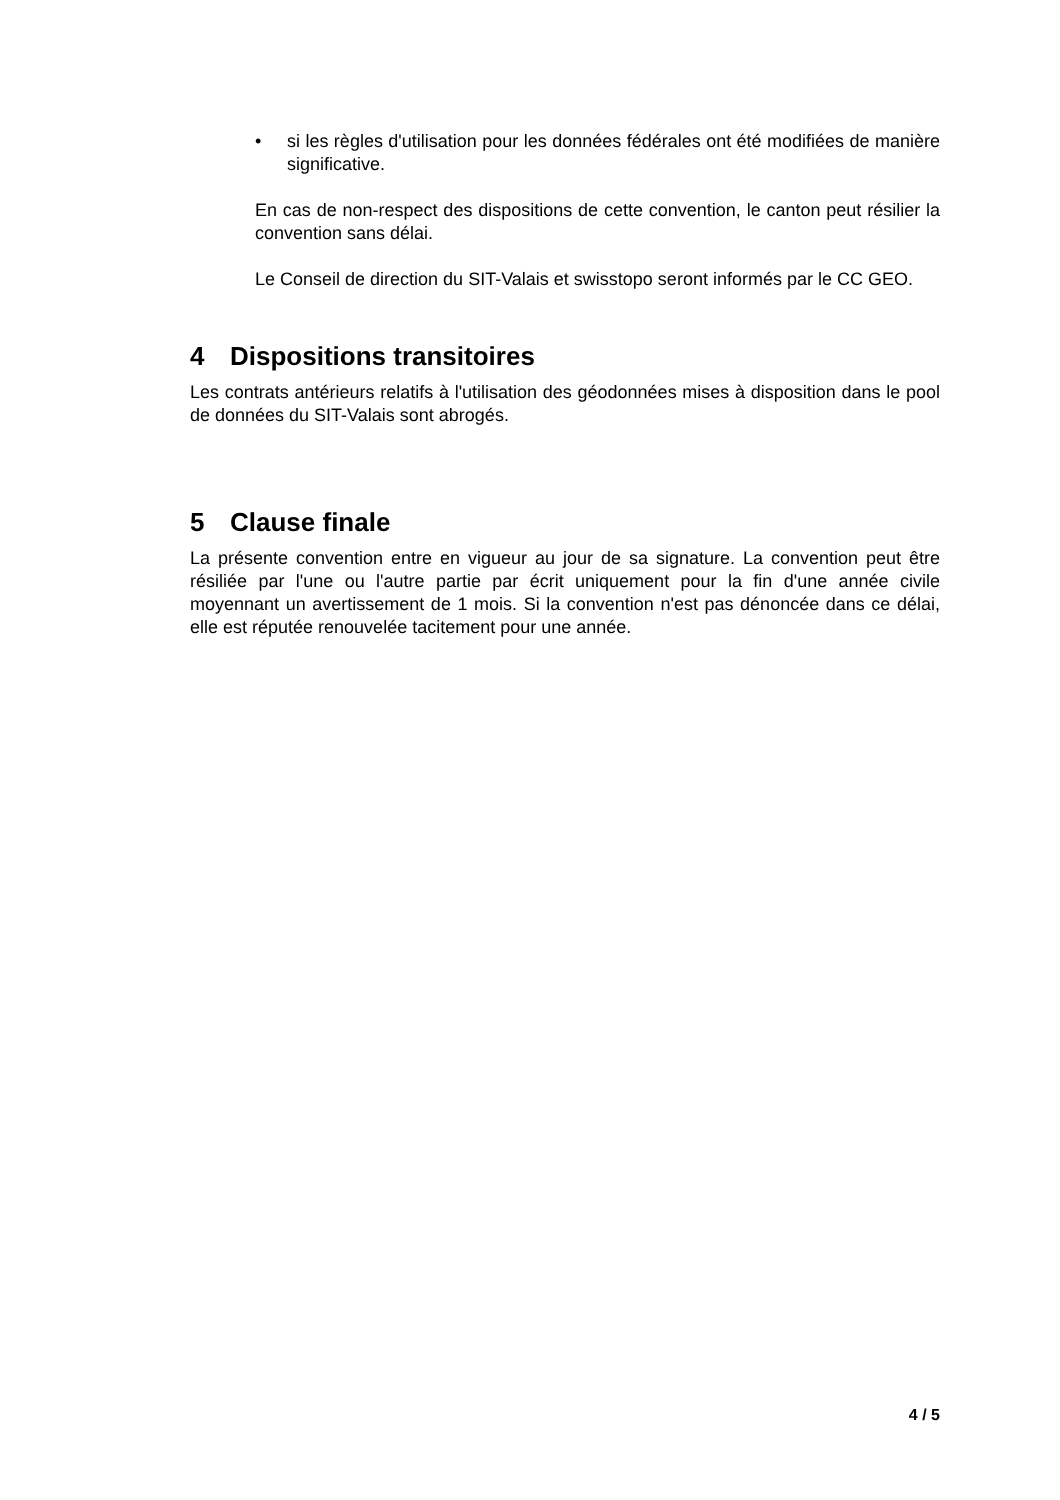• si les règles d'utilisation pour les données fédérales ont été modifiées de manière significative.
En cas de non-respect des dispositions de cette convention, le canton peut résilier la convention sans délai.
Le Conseil de direction du SIT-Valais et swisstopo seront informés par le CC GEO.
4 Dispositions transitoires
Les contrats antérieurs relatifs à l'utilisation des géodonnées mises à disposition dans le pool de données du SIT-Valais sont abrogés.
5 Clause finale
La présente convention entre en vigueur au jour de sa signature. La convention peut être résiliée par l'une ou l'autre partie par écrit uniquement pour la fin d'une année civile moyennant un avertissement de 1 mois. Si la convention n'est pas dénoncée dans ce délai, elle est réputée renouvelée tacitement pour une année.
4 / 5